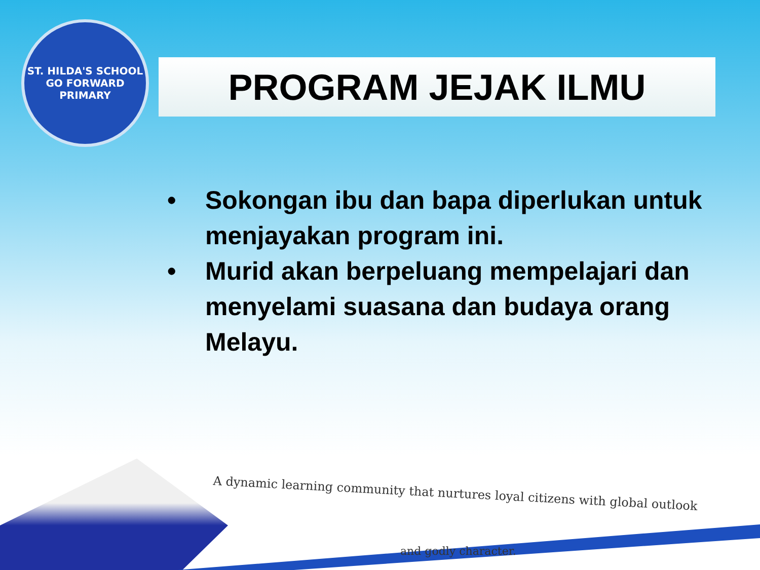ST. HILDA'S SCHOOL
GO FORWARD
PRIMARY
PROGRAM JEJAK ILMU
• Sokongan ibu dan bapa diperlukan untuk menjayakan program ini.
• Murid akan berpeluang mempelajari dan menyelami suasana dan budaya orang Melayu.
A dynamic learning community that nurtures loyal citizens with global outlook
and godly character.